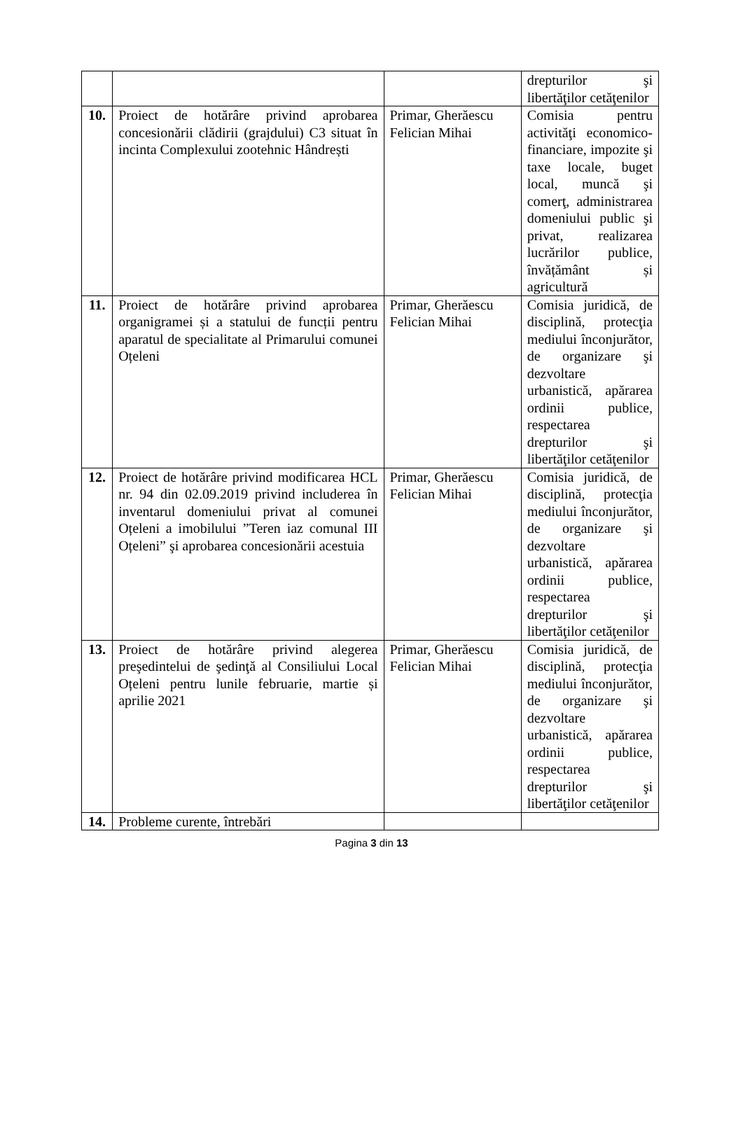| | | | drepturilor şi libertăţilor cetăţenilor |
| 10. | Proiect de hotărâre privind aprobarea concesionării clădirii (grajdului) C3 situat în incinta Complexului zootehnic Hândrești | Primar, Gherăescu Felician Mihai | Comisia pentru activităţi economico-financiare, impozite şi taxe locale, buget local, muncă şi comerţ, administrarea domeniului public şi privat, realizarea lucrărilor publice, învățământ și agricultură |
| 11. | Proiect de hotărâre privind aprobarea organigramei și a statului de funcții pentru aparatul de specialitate al Primarului comunei Oțeleni | Primar, Gherăescu Felician Mihai | Comisia juridică, de disciplină, protecţia mediului înconjurător, de organizare şi dezvoltare urbanistică, apărarea ordinii publice, respectarea drepturilor şi libertăţilor cetăţenilor |
| 12. | Proiect de hotărâre privind modificarea HCL nr. 94 din 02.09.2019 privind includerea în inventarul domeniului privat al comunei Oțeleni a imobilului ”Teren iaz comunal III Oțeleni” şi aprobarea concesionării acestuia | Primar, Gherăescu Felician Mihai | Comisia juridică, de disciplină, protecţia mediului înconjurător, de organizare şi dezvoltare urbanistică, apărarea ordinii publice, respectarea drepturilor şi libertăţilor cetăţenilor |
| 13. | Proiect de hotărâre privind alegerea preşedintelui de şedinţă al Consiliului Local Oțeleni pentru lunile februarie, martie și aprilie 2021 | Primar, Gherăescu Felician Mihai | Comisia juridică, de disciplină, protecţia mediului înconjurător, de organizare şi dezvoltare urbanistică, apărarea ordinii publice, respectarea drepturilor şi libertăţilor cetăţenilor |
| 14. | Probleme curente, întrebări | | |
Pagina 3 din 13